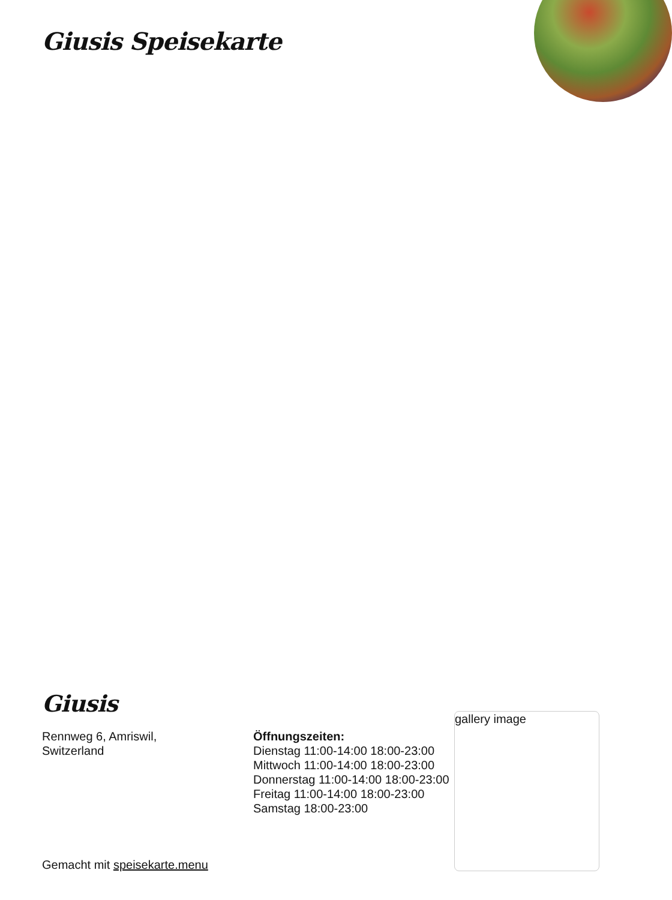Giusis Speisekarte
Giusis
Rennweg 6, Amriswil,
Switzerland
Öffnungszeiten:
Dienstag 11:00-14:00 18:00-23:00
Mittwoch 11:00-14:00 18:00-23:00
Donnerstag 11:00-14:00 18:00-23:00
Freitag 11:00-14:00 18:00-23:00
Samstag 18:00-23:00
gallery image
Gemacht mit speisekarte.menu